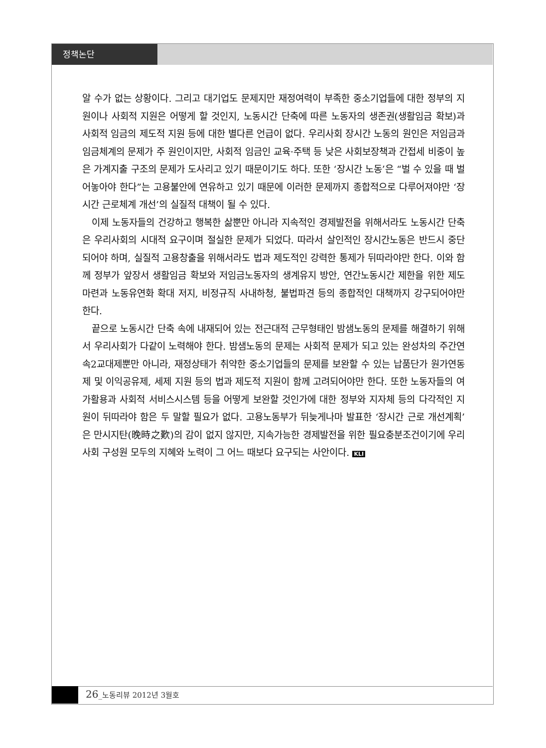정책논단
알 수가 없는 상황이다. 그리고 대기업도 문제지만 재정여력이 부족한 중소기업들에 대한 정부의 지원이나 사회적 지원은 어떻게 할 것인지, 노동시간 단축에 따른 노동자의 생존권(생활임금 확보)과 사회적 임금의 제도적 지원 등에 대한 별다른 언급이 없다. 우리사회 장시간 노동의 원인은 저임금과 임금체계의 문제가 주 원인이지만, 사회적 임금인 교육·주택 등 낮은 사회보장책과 간접세 비중이 높은 가계지출 구조의 문제가 도사리고 있기 때문이기도 하다. 또한 ‘장시간 노동’은 “벌 수 있을 때 벌어놓아야 한다”는 고용불안에 연유하고 있기 때문에 이러한 문제까지 종합적으로 다루어져야만 ‘장시간 근로체계 개선’의 실질적 대책이 될 수 있다.
이제 노동자들의 건강하고 행복한 삶뿐만 아니라 지속적인 경제발전을 위해서라도 노동시간 단축은 우리사회의 시대적 요구이며 절실한 문제가 되었다. 따라서 살인적인 장시간노동은 반드시 중단되어야 하며, 실질적 고용창출을 위해서라도 법과 제도적인 강력한 통제가 뒤따라야만 한다. 이와 함께 정부가 앞장서 생활임금 확보와 저임금노동자의 생계유지 방안, 연간노동시간 제한을 위한 제도 마련과 노동유연화 확대 저지, 비정규직 사내하청, 불법파견 등의 종합적인 대책까지 강구되어야만 한다.
끝으로 노동시간 단축 속에 내재되어 있는 전근대적 근무형태인 밤샘노동의 문제를 해결하기 위해서 우리사회가 다같이 노력해야 한다. 밤샘노동의 문제는 사회적 문제가 되고 있는 완성차의 주간연속2교대제뿐만 아니라, 재정상태가 취약한 중소기업들의 문제를 보완할 수 있는 납품단가 원가연동제 및 이익공유제, 세제 지원 등의 법과 제도적 지원이 함께 고려되어야만 한다. 또한 노동자들의 여가활용과 사회적 서비스시스템 등을 어떻게 보완할 것인가에 대한 정부와 지자체 등의 다각적인 지원이 뒤따라야 함은 두 말할 필요가 없다. 고용노동부가 뒤늦게나마 발표한 ‘장시간 근로 개선계획’은 만시지탄(晩時之歎)의 감이 없지 않지만, 지속가능한 경제발전을 위한 필요충분조건이기에 우리사회 구성원 모두의 지혜와 노력이 그 어느 때보다 요구되는 사안이다. KLI
26_노동리뷰 2012년 3월호